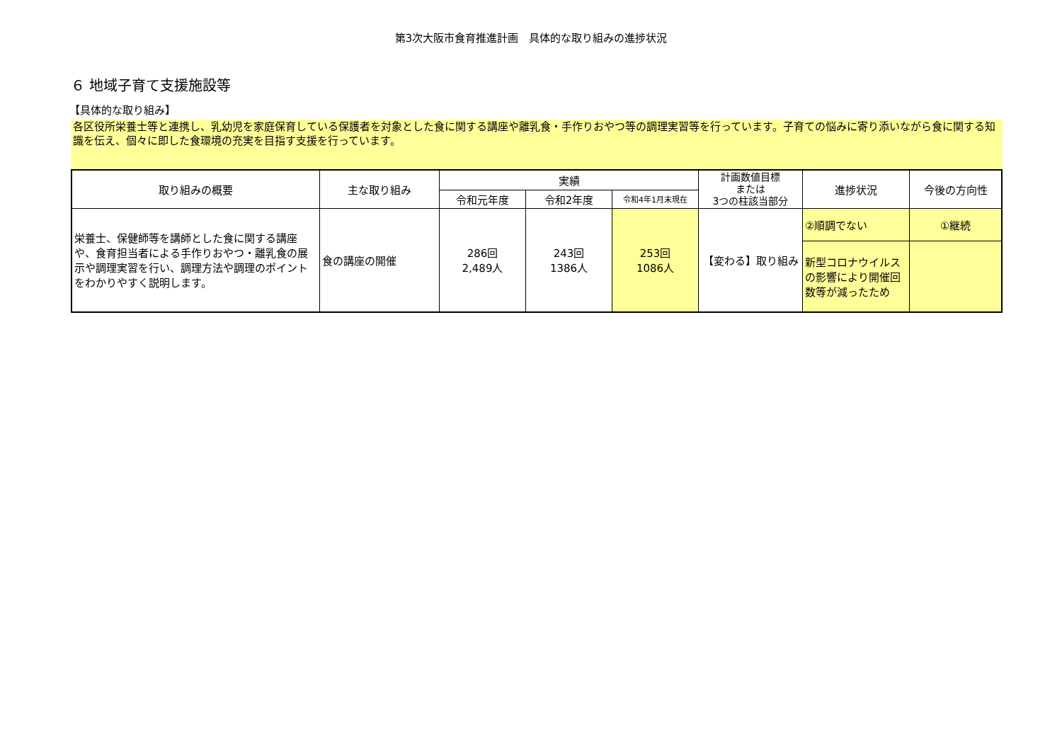第3次大阪市食育推進計画　具体的な取り組みの進捗状況
６ 地域子育て支援施設等
【具体的な取り組み】
各区役所栄養士等と連携し、乳幼児を家庭保育している保護者を対象とした食に関する講座や離乳食・手作りおやつ等の調理実習等を行っています。子育ての悩みに寄り添いながら食に関する知識を伝え、個々に即した食環境の充実を目指す支援を行っています。
| 取り組みの概要 | 主な取り組み | 実績 | | | 計画数値目標 または 3つの柱該当部分 | 進捗状況 | 今後の方向性 |
| --- | --- | --- | --- | --- | --- | --- | --- |
| | | 令和元年度 | 令和2年度 | 令和4年1月末現在 | | | |
| 栄養士、保健師等を講師とした食に関する講座や、食育担当者による手作りおやつ・離乳食の展示や調理実習を行い、調理方法や調理のポイントをわかりやすく説明します。 | 食の講座の開催 | 286回 2,489人 | 243回 1386人 | 253回 1086人 | 【変わる】取り組み | ②順調でない | ①継続 |
| | | | | | | 新型コロナウイルスの影響により開催回数等が減ったため | |